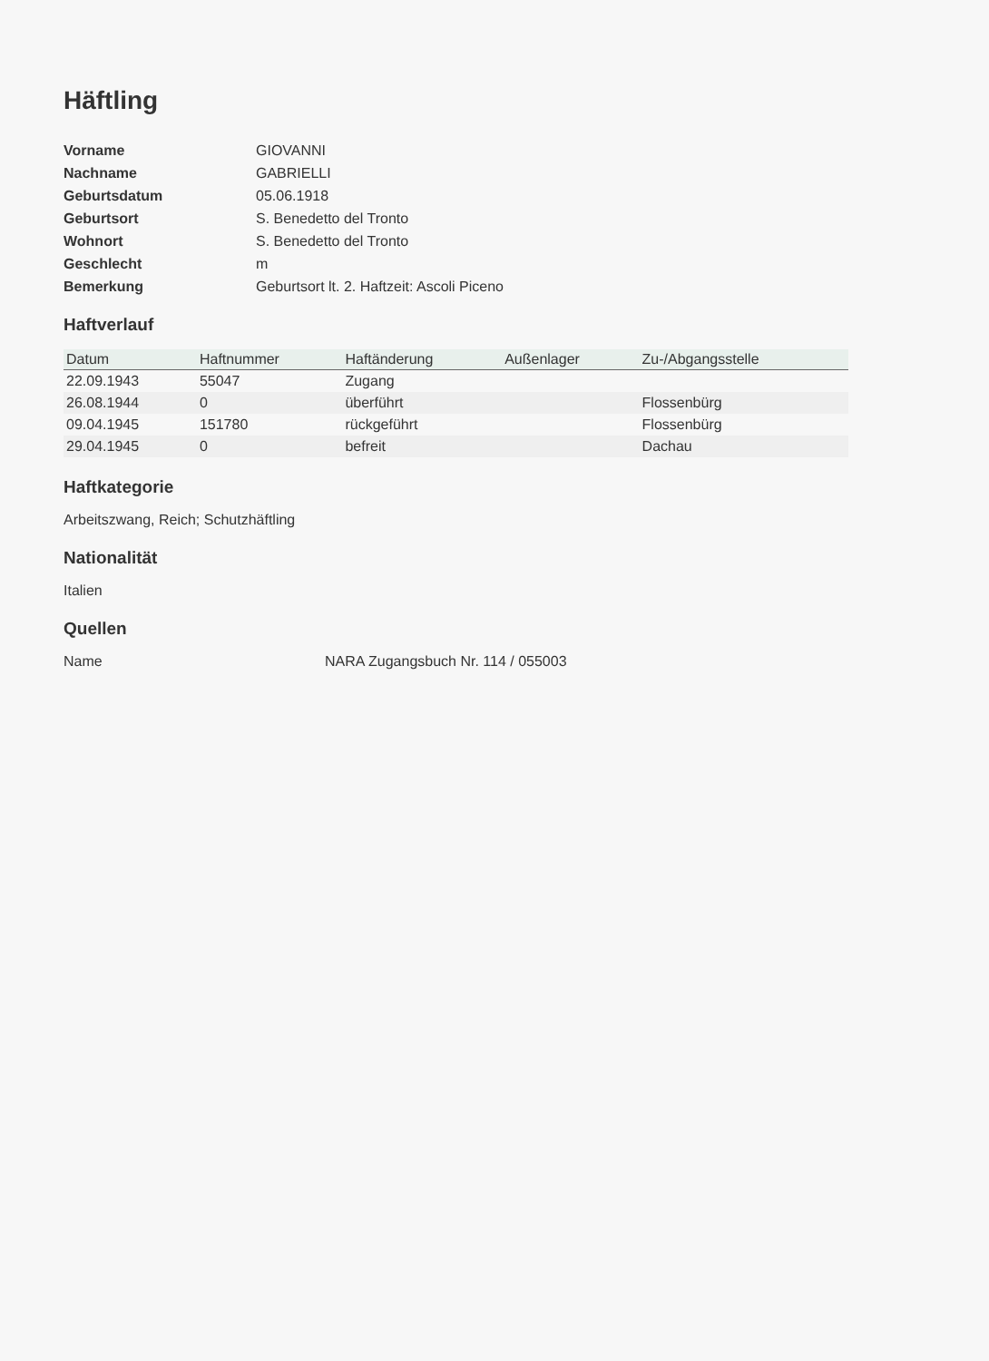Häftling
Vorname GIOVANNI Nachname GABRIELLI Geburtsdatum 05.06.1918 Geburtsort S. Benedetto del Tronto Wohnort S. Benedetto del Tronto Geschlecht m Bemerkung Geburtsort lt. 2. Haftzeit: Ascoli Piceno
Haftverlauf
| Datum | Haftnummer | Haftänderung | Außenlager | Zu-/Abgangsstelle |
| --- | --- | --- | --- | --- |
| 22.09.1943 | 55047 | Zugang | | |
| 26.08.1944 | 0 | überführt | | Flossenbürg |
| 09.04.1945 | 151780 | rückgeführt | | Flossenbürg |
| 29.04.1945 | 0 | befreit | | Dachau |
Haftkategorie
Arbeitszwang, Reich; Schutzhäftling
Nationalität
Italien
Quellen
Name NARA Zugangsbuch Nr. 114 / 055003